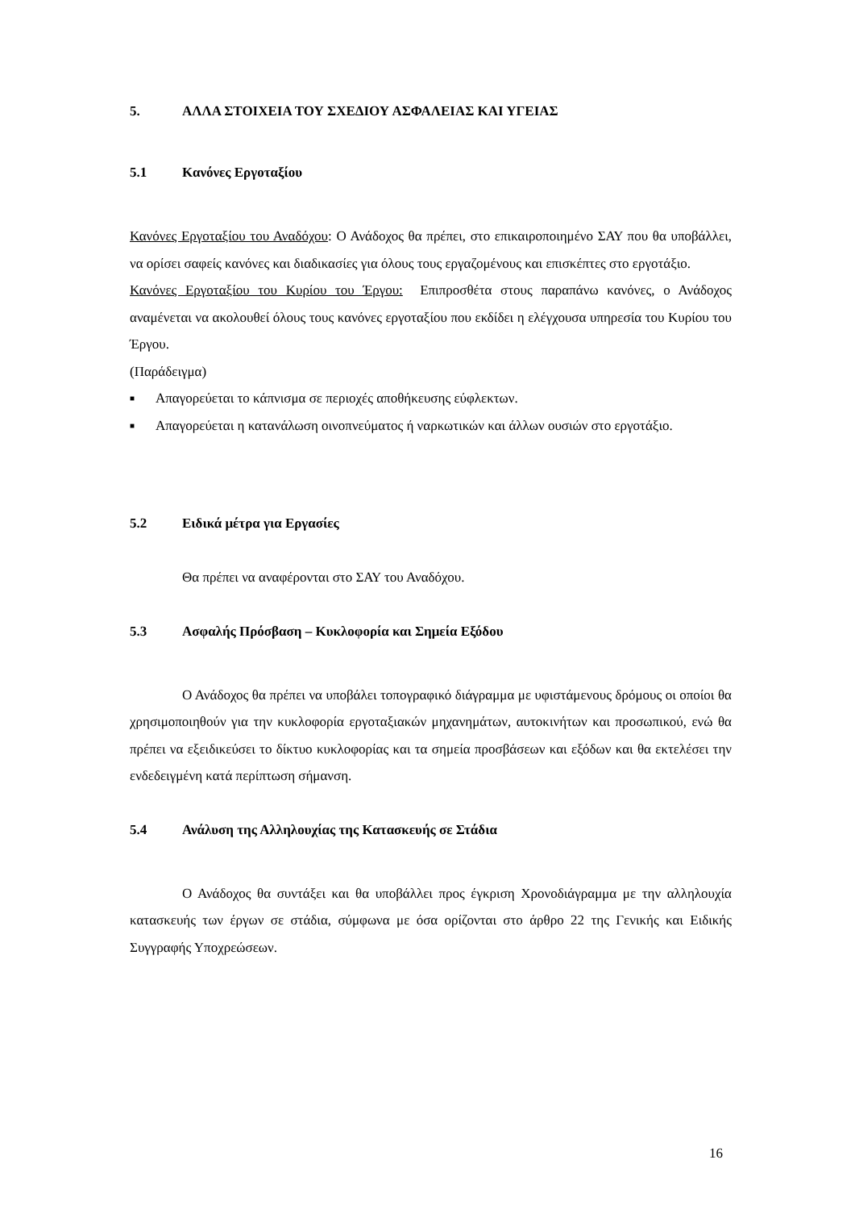5. ΑΛΛΑ ΣΤΟΙΧΕΙΑ ΤΟΥ ΣΧΕΔΙΟΥ ΑΣΦΑΛΕΙΑΣ ΚΑΙ ΥΓΕΙΑΣ
5.1 Κανόνες Εργοταξίου
Κανόνες Εργοταξίου του Αναδόχου: Ο Ανάδοχος θα πρέπει, στο επικαιροποιημένο ΣΑΥ που θα υποβάλλει, να ορίσει σαφείς κανόνες και διαδικασίες για όλους τους εργαζομένους και επισκέπτες στο εργοτάξιο.
Κανόνες Εργοταξίου του Κυρίου του Έργου: Επιπροσθέτα στους παραπάνω κανόνες, ο Ανάδοχος αναμένεται να ακολουθεί όλους τους κανόνες εργοταξίου που εκδίδει η ελέγχουσα υπηρεσία του Κυρίου του Έργου.
(Παράδειγμα)
■ Απαγορεύεται το κάπνισμα σε περιοχές αποθήκευσης εύφλεκτων.
■ Απαγορεύεται η κατανάλωση οινοπνεύματος ή ναρκωτικών και άλλων ουσιών στο εργοτάξιο.
5.2 Ειδικά μέτρα για Εργασίες
Θα πρέπει να αναφέρονται στο ΣΑΥ του Αναδόχου.
5.3 Ασφαλής Πρόσβαση – Κυκλοφορία και Σημεία Εξόδου
Ο Ανάδοχος θα πρέπει να υποβάλει τοπογραφικό διάγραμμα με υφιστάμενους δρόμους οι οποίοι θα χρησιμοποιηθούν για την κυκλοφορία εργοταξιακών μηχανημάτων, αυτοκινήτων και προσωπικού, ενώ θα πρέπει να εξειδικεύσει το δίκτυο κυκλοφορίας και τα σημεία προσβάσεων και εξόδων και θα εκτελέσει την ενδεδειγμένη κατά περίπτωση σήμανση.
5.4 Ανάλυση της Αλληλουχίας της Κατασκευής σε Στάδια
Ο Ανάδοχος θα συντάξει και θα υποβάλλει προς έγκριση Χρονοδιάγραμμα με την αλληλουχία κατασκευής των έργων σε στάδια, σύμφωνα με όσα ορίζονται στο άρθρο 22 της Γενικής και Ειδικής Συγγραφής Υποχρεώσεων.
16